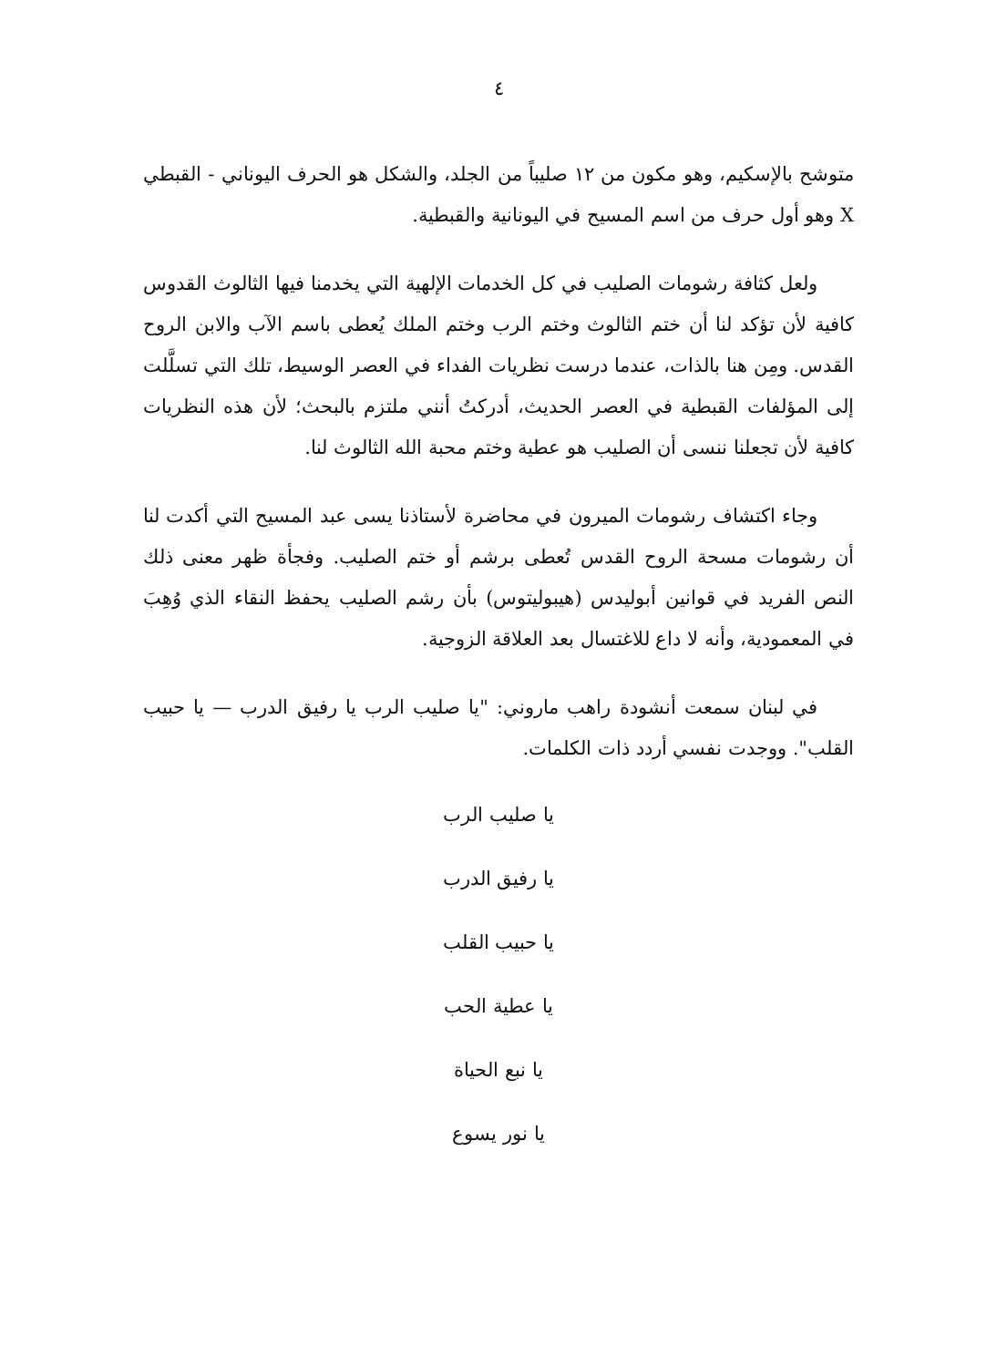٤
متوشح بالإسكيم، وهو مكون من ١٢ صليباً من الجلد، والشكل هو الحرف اليوناني - القبطي X وهو أول حرف من اسم المسيح في اليونانية والقبطية.
ولعل كثافة رشومات الصليب في كل الخدمات الإلهية التي يخدمنا فيها الثالوث القدوس كافية لأن تؤكد لنا أن ختم الثالوث وختم الرب وختم الملك يُعطى باسم الآب والابن الروح القدس. ومِن هنا بالذات، عندما درست نظريات الفداء في العصر الوسيط، تلك التي تسلَّلت إلى المؤلفات القبطية في العصر الحديث، أدركتُ أنني ملتزم بالبحث؛ لأن هذه النظريات كافية لأن تجعلنا ننسى أن الصليب هو عطية وختم محبة الله الثالوث لنا.
وجاء اكتشاف رشومات الميرون في محاضرة لأستاذنا يسى عبد المسيح التي أكدت لنا أن رشومات مسحة الروح القدس تُعطى برشم أو ختم الصليب. وفجأة ظهر معنى ذلك النص الفريد في قوانين أبوليدس (هيبوليتوس) بأن رشم الصليب يحفظ النقاء الذي وُهِبَ في المعمودية، وأنه لا داع للاغتسال بعد العلاقة الزوجية.
في لبنان سمعت أنشودة راهب ماروني: "يا صليب الرب يا رفيق الدرب — يا حبيب القلب". ووجدت نفسي أردد ذات الكلمات.
يا صليب الرب
يا رفيق الدرب
يا حبيب القلب
يا عطية الحب
يا نبع الحياة
يا نور يسوع